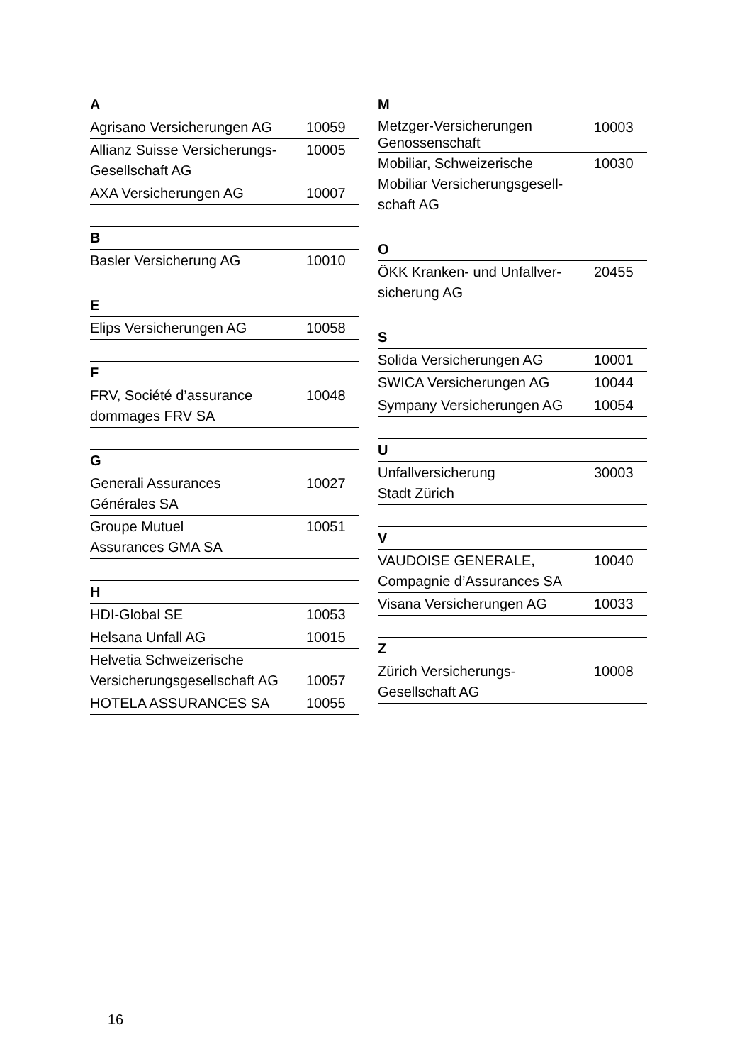| A | |
| --- | --- |
| Agrisano Versicherungen AG | 10059 |
| Allianz Suisse Versicherungs- Gesellschaft AG | 10005 |
| AXA Versicherungen AG | 10007 |
| B | |
| Basler Versicherung AG | 10010 |
| E | |
| Elips Versicherungen AG | 10058 |
| F | |
| FRV, Société d’assurance dommages FRV SA | 10048 |
| G | |
| Generali Assurances Générales SA | 10027 |
| Groupe Mutuel Assurances GMA SA | 10051 |
| H | |
| HDI-Global SE | 10053 |
| Helsana Unfall AG | 10015 |
| Helvetia Schweizerische Versicherungsgesellschaft AG | 10057 |
| HOTELA ASSURANCES SA | 10055 |
| M | |
| --- | --- |
| Metzger-Versicherungen Genossenschaft | 10003 |
| Mobiliar, Schweizerische Mobiliar Versicherungsgesell- schaft AG | 10030 |
| O | |
| ÖKK Kranken- und Unfallver- sicherung AG | 20455 |
| S | |
| Solida Versicherungen AG | 10001 |
| SWICA Versicherungen AG | 10044 |
| Sympany Versicherungen AG | 10054 |
| U | |
| Unfallversicherung Stadt Zürich | 30003 |
| V | |
| VAUDOISE GENERALE, Compagnie d’Assurances SA | 10040 |
| Visana Versicherungen AG | 10033 |
| Z | |
| Zürich Versicherungs- Gesellschaft AG | 10008 |
16